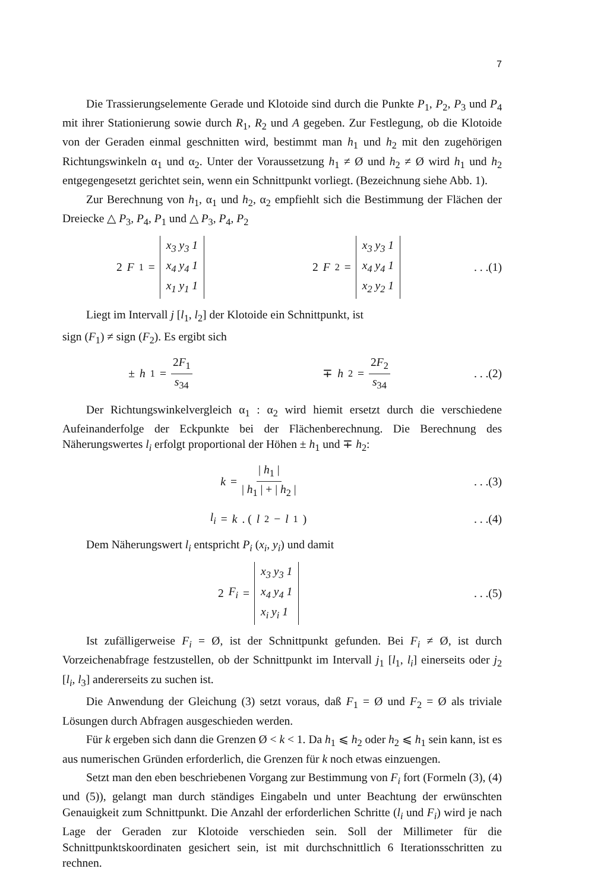7
Die Trassierungselemente Gerade und Klotoide sind durch die Punkte P<sub>1</sub>, P<sub>2</sub>, P<sub>3</sub> und P<sub>4</sub> mit ihrer Stationierung sowie durch R<sub>1</sub>, R<sub>2</sub> und A gegeben. Zur Festlegung, ob die Klotoide von der Geraden einmal geschnitten wird, bestimmt man h<sub>1</sub> und h<sub>2</sub> mit den zugehörigen Richtungswinkeln α<sub>1</sub> und α<sub>2</sub>. Unter der Voraussetzung h<sub>1</sub> ≠ Ø und h<sub>2</sub> ≠ Ø wird h<sub>1</sub> und h<sub>2</sub> entgegengesetzt gerichtet sein, wenn ein Schnittpunkt vorliegt. (Bezeichnung siehe Abb. 1).
Zur Berechnung von h<sub>1</sub>, α<sub>1</sub> und h<sub>2</sub>, α<sub>2</sub> empfiehlt sich die Bestimmung der Flächen der Dreiecke △ P<sub>3</sub>, P<sub>4</sub>, P<sub>1</sub> und △ P<sub>3</sub>, P<sub>4</sub>, P<sub>2</sub>
2 F<sub>1</sub> =
x<sub>3</sub> y<sub>3</sub> 1
x<sub>4</sub> y<sub>4</sub> 1
x<sub>1</sub> y<sub>1</sub> 1
2 F<sub>2</sub> =
x<sub>3</sub> y<sub>3</sub> 1
x<sub>4</sub> y<sub>4</sub> 1
x<sub>2</sub> y<sub>2</sub> 1
. . .(1)
Liegt im Intervall j [l<sub>1</sub>, l<sub>2</sub>] der Klotoide ein Schnittpunkt, ist
sign (F<sub>1</sub>) ≠ sign (F<sub>2</sub>). Es ergibt sich
± h<sub>1</sub> = 2F<sub>1</sub> s<sub>34</sub> ∓ h<sub>2</sub> = 2F<sub>2</sub> s<sub>34</sub>
. . .(2)
Der Richtungswinkelvergleich α<sub>1</sub> : α<sub>2</sub> wird hiemit ersetzt durch die verschiedene Aufeinanderfolge der Eckpunkte bei der Flächenberechnung. Die Berechnung des Näherungswertes l<sub>i</sub> erfolgt proportional der Höhen ± h<sub>1</sub> und ∓ h<sub>2</sub>:
k = | h<sub>1</sub> | | h<sub>1</sub> | + | h<sub>2</sub> |
. . .(3)
l<sub>i</sub> = k . (l<sub>2</sub> − l<sub>1</sub>)
. . .(4)
Dem Näherungswert l<sub>i</sub> entspricht P<sub>i</sub> (x<sub>i</sub>, y<sub>i</sub>) und damit
2 F<sub>i</sub> =
x<sub>3</sub> y<sub>3</sub> 1
x<sub>4</sub> y<sub>4</sub> 1
x<sub>i</sub> y<sub>i</sub> 1
. . .(5)
Ist zufälligerweise F<sub>i</sub> = Ø, ist der Schnittpunkt gefunden. Bei F<sub>i</sub> ≠ Ø, ist durch Vorzeichenabfrage festzustellen, ob der Schnittpunkt im Intervall j<sub>1</sub> [l<sub>1</sub>, l<sub>i</sub>] einerseits oder j<sub>2</sub> [l<sub>i</sub>, l<sub>3</sub>] andererseits zu suchen ist.
Die Anwendung der Gleichung (3) setzt voraus, daß F<sub>1</sub> = Ø und F<sub>2</sub> = Ø als triviale Lösungen durch Abfragen ausgeschieden werden.
Für k ergeben sich dann die Grenzen Ø < k < 1. Da h<sub>1</sub> ⩽ h<sub>2</sub> oder h<sub>2</sub> ⩽ h<sub>1</sub> sein kann, ist es aus numerischen Gründen erforderlich, die Grenzen für k noch etwas einzuengen.
Setzt man den eben beschriebenen Vorgang zur Bestimmung von F<sub>i</sub> fort (Formeln (3), (4) und (5)), gelangt man durch ständiges Eingabeln und unter Beachtung der erwünschten Genauigkeit zum Schnittpunkt. Die Anzahl der erforderlichen Schritte (l<sub>i</sub> und F<sub>i</sub>) wird je nach Lage der Geraden zur Klotoide verschieden sein. Soll der Millimeter für die Schnittpunktskoordinaten gesichert sein, ist mit durchschnittlich 6 Iterationsschritten zu rechnen.